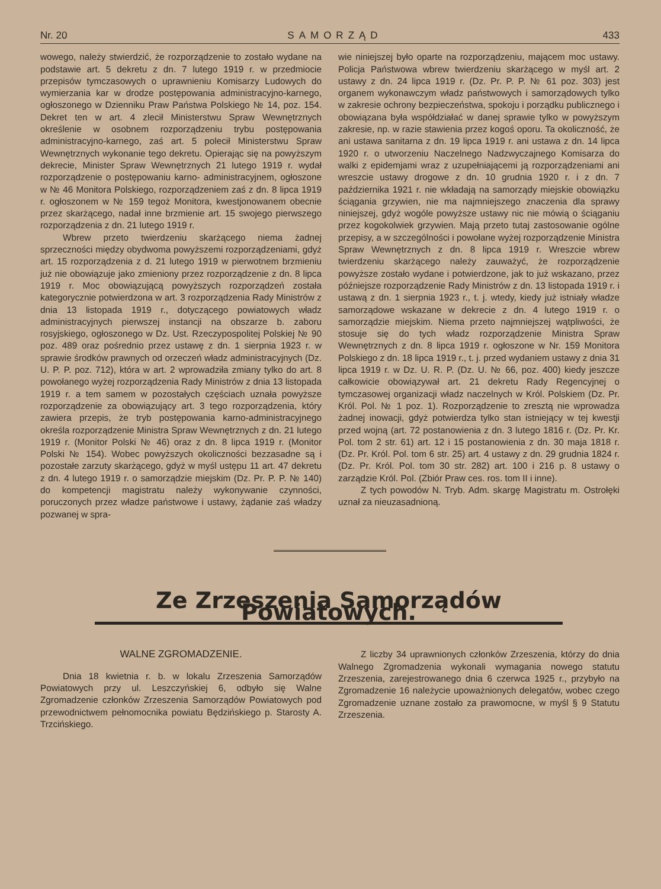Nr. 20 SAMORZĄD 433
wowego, należy stwierdzić, że rozporządzenie to zostało wydane na podstawie art. 5 dekretu z dn. 7 lutego 1919 r. w przedmiocie przepisów tymczasowych o uprawnieniu Komisarzy Ludowych do wymierzania kar w drodze postępowania administracyjno-karnego, ogłoszonego w Dzienniku Praw Państwa Polskiego № 14, poz. 154. Dekret ten w art. 4 zlecił Ministerstwu Spraw Wewnętrznych określenie w osobnem rozporządzeniu trybu postępowania administracyjno-karnego, zaś art. 5 polecił Ministerstwu Spraw Wewnętrznych wykonanie tego dekretu. Opierając się na powyższym dekrecie, Minister Spraw Wewnętrznych 21 lutego 1919 r. wydał rozporządzenie o postępowaniu karno- administracyjnem, ogłoszone w № 46 Monitora Polskiego, rozporządzeniem zaś z dn. 8 lipca 1919 r. ogłoszonem w № 159 tegoż Monitora, kwestjonowanem obecnie przez skarżącego, nadał inne brzmienie art. 15 swojego pierwszego rozporządzenia z dn. 21 lutego 1919 r.
Wbrew przeto twierdzeniu skarżącego niema żadnej sprzeczności między obydwoma powyższemi rozporządzeniami, gdyż art. 15 rozporządzenia z d. 21 lutego 1919 w pierwotnem brzmieniu już nie obowiązuje jako zmieniony przez rozporządzenie z dn. 8 lipca 1919 r. Moc obowiązującą powyższych rozporządzeń została kategorycznie potwierdzona w art. 3 rozporządzenia Rady Ministrów z dnia 13 listopada 1919 r., dotyczącego powiatowych władz administracyjnych pierwszej instancji na obszarze b. zaboru rosyjskiego, ogłoszonego w Dz. Ust. Rzeczypospolitej Polskiej № 90 poz. 489 oraz pośrednio przez ustawę z dn. 1 sierpnia 1923 r. w sprawie środków prawnych od orzeczeń władz administracyjnych (Dz. U. P. P. poz. 712), która w art. 2 wprowadziła zmiany tylko do art. 8 powołanego wyżej rozporządzenia Rady Ministrów z dnia 13 listopada 1919 r. a tem samem w pozostałych częściach uznała powyższe rozporządzenie za obowiązujący art. 3 tego rozporządzenia, który zawiera przepis, że tryb postępowania karno-administracyjnego określa rozporządzenie Ministra Spraw Wewnętrznych z dn. 21 lutego 1919 r. (Monitor Polski № 46) oraz z dn. 8 lipca 1919 r. (Monitor Polski № 154). Wobec powyższych okoliczności bezzasadne są i pozostałe zarzuty skarżącego, gdyż w myśl ustępu 11 art. 47 dekretu z dn. 4 lutego 1919 r. o samorządzie miejskim (Dz. Pr. P. P. № 140) do kompetencji magistratu należy wykonywanie czynności, poruczonych przez władze państwowe i ustawy, żądanie zaś władzy pozwanej w spra-
wie niniejszej było oparte na rozporządzeniu, mającem moc ustawy. Policja Państwowa wbrew twierdzeniu skarżącego w myśl art. 2 ustawy z dn. 24 lipca 1919 r. (Dz. Pr. P. P. № 61 poz. 303) jest organem wykonawczym władz państwowych i samorządowych tylko w zakresie ochrony bezpieczeństwa, spokoju i porządku publicznego i obowiązana była współdziałać w danej sprawie tylko w powyższym zakresie, np. w razie stawienia przez kogoś oporu. Ta okoliczność, że ani ustawa sanitarna z dn. 19 lipca 1919 r. ani ustawa z dn. 14 lipca 1920 r. o utworzeniu Naczelnego Nadzwyczajnego Komisarza do walki z epidemjami wraz z uzupełniającemi ją rozporządzeniami ani wreszcie ustawy drogowe z dn. 10 grudnia 1920 r. i z dn. 7 października 1921 r. nie wkładają na samorządy miejskie obowiązku ściągania grzywien, nie ma najmniejszego znaczenia dla sprawy niniejszej, gdyż wogóle powyższe ustawy nic nie mówią o ściąganiu przez kogokolwiek grzywien. Mają przeto tutaj zastosowanie ogólne przepisy, a w szczególności i powołane wyżej rozporządzenie Ministra Spraw Wewnętrznych z dn. 8 lipca 1919 r. Wreszcie wbrew twierdzeniu skarżącego należy zauważyć, że rozporządzenie powyższe zostało wydane i potwierdzone, jak to już wskazano, przez późniejsze rozporządzenie Rady Ministrów z dn. 13 listopada 1919 r. i ustawą z dn. 1 sierpnia 1923 r., t. j. wtedy, kiedy już istniały władze samorządowe wskazane w dekrecie z dn. 4 lutego 1919 r. o samorządzie miejskim. Niema przeto najmniejszej wątpliwości, że stosuje się do tych władz rozporządzenie Ministra Spraw Wewnętrznych z dn. 8 lipca 1919 r. ogłoszone w Nr. 159 Monitora Polskiego z dn. 18 lipca 1919 r., t. j. przed wydaniem ustawy z dnia 31 lipca 1919 r. w Dz. U. R. P. (Dz. U. № 66, poz. 400) kiedy jeszcze całkowicie obowiązywał art. 21 dekretu Rady Regencyjnej o tymczasowej organizacji władz naczelnych w Król. Polskiem (Dz. Pr. Król. Pol. № 1 poz. 1). Rozporządzenie to zresztą nie wprowadza żadnej inowacji, gdyż potwierdza tylko stan istniejący w tej kwestji przed wojną (art. 72 postanowienia z dn. 3 lutego 1816 r. (Dz. Pr. Kr. Pol. tom 2 str. 61) art. 12 i 15 postanowienia z dn. 30 maja 1818 r. (Dz. Pr. Król. Pol. tom 6 str. 25) art. 4 ustawy z dn. 29 grudnia 1824 r. (Dz. Pr. Król. Pol. tom 30 str. 282) art. 100 i 216 p. 8 ustawy o zarządzie Król. Pol. (Zbiór Praw ces. ros. tom II i inne).
Z tych powodów N. Tryb. Adm. skargę Magistratu m. Ostrołęki uznał za nieuzasadnioną.
Ze Zrzeszenia Samorządów Powiatowych.
WALNE ZGROMADZENIE.
Dnia 18 kwietnia r. b. w lokalu Zrzeszenia Samorządów Powiatowych przy ul. Leszczyńskiej 6, odbyło się Walne Zgromadzenie członków Zrzeszenia Samorządów Powiatowych pod przewodnictwem pełnomocnika powiatu Będzińskiego p. Starosty A. Trzcińskiego.
Z liczby 34 uprawnionych członków Zrzeszenia, którzy do dnia Walnego Zgromadzenia wykonali wymagania nowego statutu Zrzeszenia, zarejestrowanego dnia 6 czerwca 1925 r., przybyło na Zgromadzenie 16 należycie upoważnionych delegatów, wobec czego Zgromadzenie uznane zostało za prawomocne, w myśl § 9 Statutu Zrzeszenia.